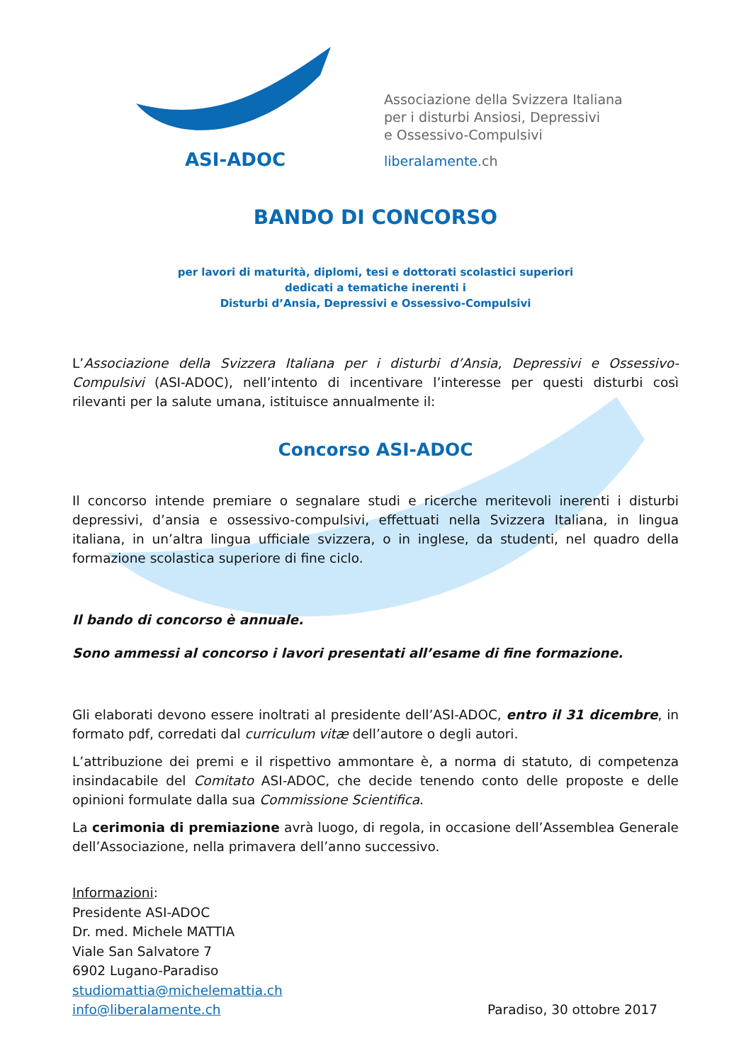ASI-ADOC
Associazione della Svizzera Italiana
per i disturbi Ansiosi, Depressivi
e Ossessivo-Compulsivi
liberalamente.ch
BANDO DI CONCORSO
per lavori di maturità, diplomi, tesi e dottorati scolastici superiori
dedicati a tematiche inerenti i
Disturbi d’Ansia, Depressivi e Ossessivo-Compulsivi
L’Associazione della Svizzera Italiana per i disturbi d’Ansia, Depressivi e Ossessivo-Compulsivi (ASI-ADOC), nell’intento di incentivare l’interesse per questi disturbi così rilevanti per la salute umana, istituisce annualmente il:
Concorso ASI-ADOC
Il concorso intende premiare o segnalare studi e ricerche meritevoli inerenti i disturbi depressivi, d’ansia e ossessivo-compulsivi, effettuati nella Svizzera Italiana, in lingua italiana, in un’altra lingua ufficiale svizzera, o in inglese, da studenti, nel quadro della formazione scolastica superiore di fine ciclo.
Il bando di concorso è annuale.
Sono ammessi al concorso i lavori presentati all’esame di fine formazione.
Gli elaborati devono essere inoltrati al presidente dell’ASI-ADOC, entro il 31 dicembre, in formato pdf, corredati dal curriculum vitæ dell’autore o degli autori.
L’attribuzione dei premi e il rispettivo ammontare è, a norma di statuto, di competenza insindacabile del Comitato ASI-ADOC, che decide tenendo conto delle proposte e delle opinioni formulate dalla sua Commissione Scientifica.
La cerimonia di premiazione avrà luogo, di regola, in occasione dell’Assemblea Generale dell’Associazione, nella primavera dell’anno successivo.
Informazioni:
Presidente ASI-ADOC
Dr. med. Michele MATTIA
Viale San Salvatore 7
6902 Lugano-Paradiso
studiomattia@michelemattia.ch
info@liberalamente.ch Paradiso, 30 ottobre 2017